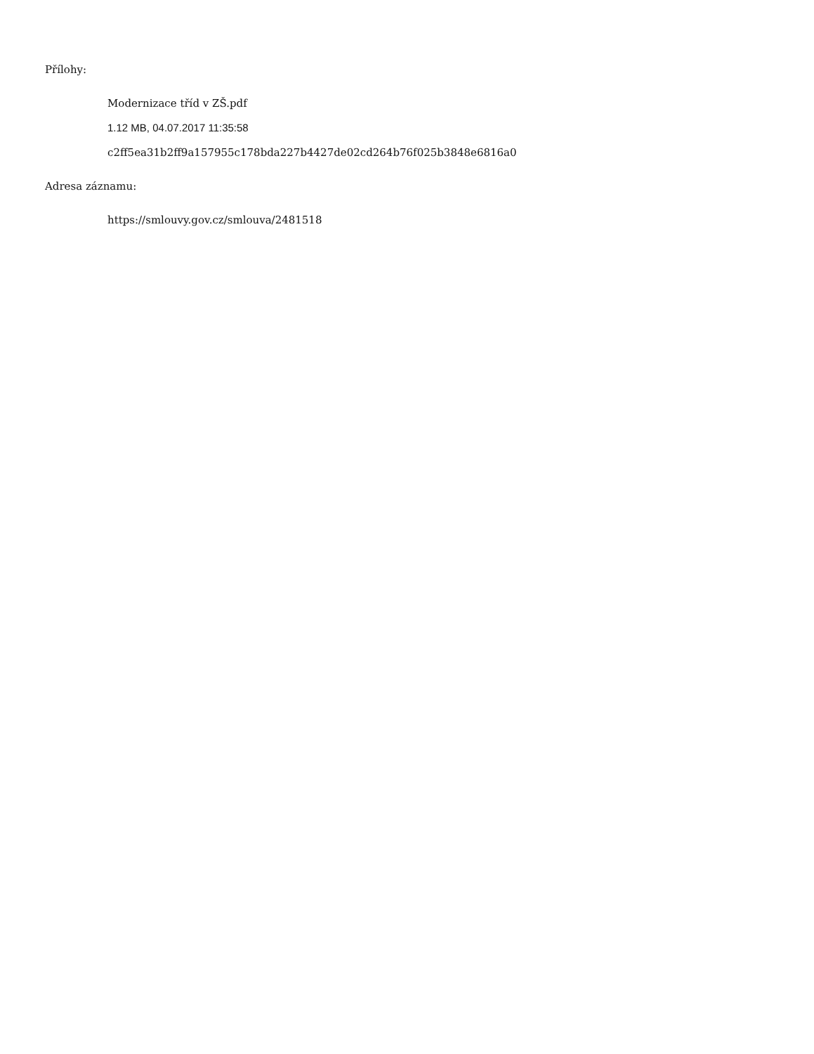Přílohy:
Modernizace tříd v ZŠ.pdf
1.12 MB, 04.07.2017 11:35:58
c2ff5ea31b2ff9a157955c178bda227b4427de02cd264b76f025b3848e6816a0
Adresa záznamu:
https://smlouvy.gov.cz/smlouva/2481518